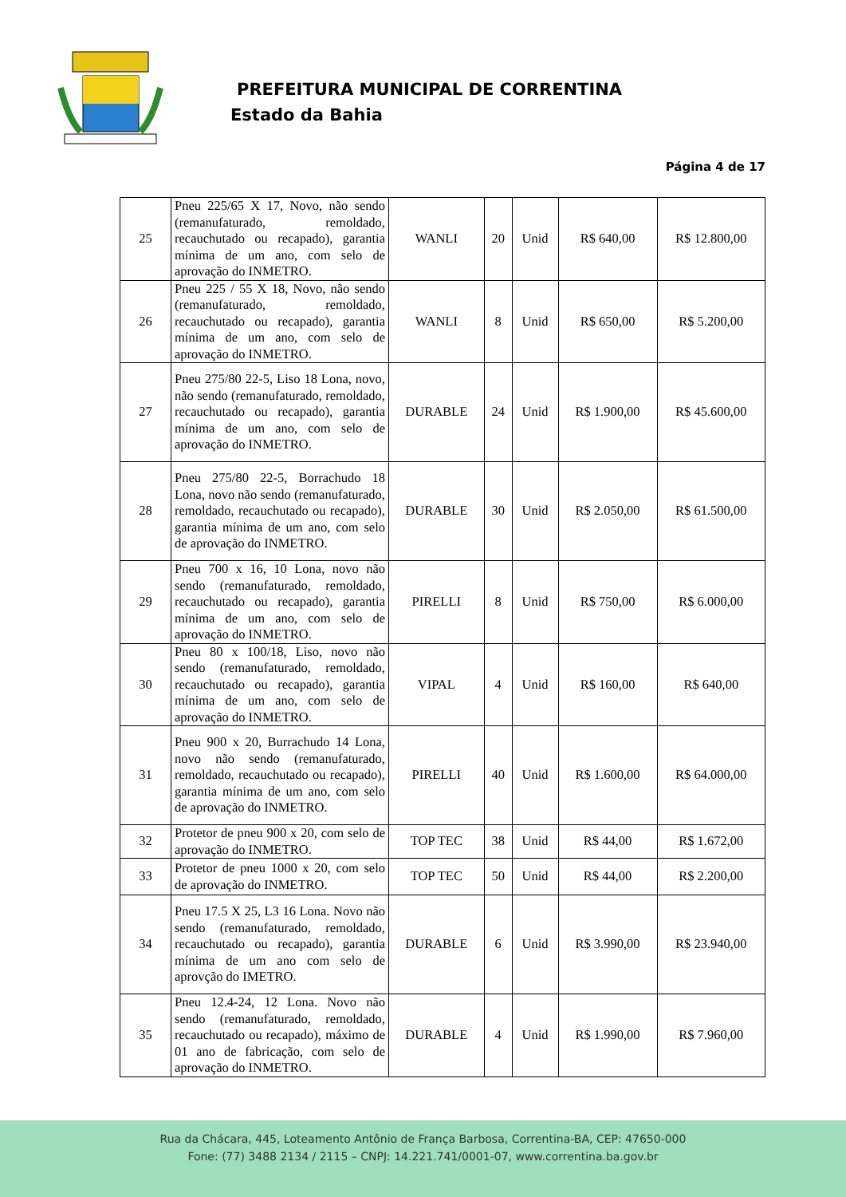PREFEITURA MUNICIPAL DE CORRENTINA
Estado da Bahia
Página 4 de 17
| 25 | Pneu 225/65 X 17, Novo, não sendo (remanufaturado, remoldado, recauchutado ou recapado), garantia mínima de um ano, com selo de aprovação do INMETRO. | WANLI | 20 | Unid | R$ 640,00 | R$ 12.800,00 |
| 26 | Pneu 225 / 55 X 18, Novo, não sendo (remanufaturado, remoldado, recauchutado ou recapado), garantia mínima de um ano, com selo de aprovação do INMETRO. | WANLI | 8 | Unid | R$ 650,00 | R$ 5.200,00 |
| 27 | Pneu 275/80 22-5, Liso 18 Lona, novo, não sendo (remanufaturado, remoldado, recauchutado ou recapado), garantia mínima de um ano, com selo de aprovação do INMETRO. | DURABLE | 24 | Unid | R$ 1.900,00 | R$ 45.600,00 |
| 28 | Pneu 275/80 22-5, Borrachudo 18 Lona, novo não sendo (remanufaturado, remoldado, recauchutado ou recapado), garantia mínima de um ano, com selo de aprovação do INMETRO. | DURABLE | 30 | Unid | R$ 2.050,00 | R$ 61.500,00 |
| 29 | Pneu 700 x 16, 10 Lona, novo não sendo (remanufaturado, remoldado, recauchutado ou recapado), garantia mínima de um ano, com selo de aprovação do INMETRO. | PIRELLI | 8 | Unid | R$ 750,00 | R$ 6.000,00 |
| 30 | Pneu 80 x 100/18, Liso, novo não sendo (remanufaturado, remoldado, recauchutado ou recapado), garantia mínima de um ano, com selo de aprovação do INMETRO. | VIPAL | 4 | Unid | R$ 160,00 | R$ 640,00 |
| 31 | Pneu 900 x 20, Burrachudo 14 Lona, novo não sendo (remanufaturado, remoldado, recauchutado ou recapado), garantia mínima de um ano, com selo de aprovação do INMETRO. | PIRELLI | 40 | Unid | R$ 1.600,00 | R$ 64.000,00 |
| 32 | Protetor de pneu 900 x 20, com selo de aprovação do INMETRO. | TOP TEC | 38 | Unid | R$ 44,00 | R$ 1.672,00 |
| 33 | Protetor de pneu 1000 x 20, com selo de aprovação do INMETRO. | TOP TEC | 50 | Unid | R$ 44,00 | R$ 2.200,00 |
| 34 | Pneu 17.5 X 25, L3 16 Lona. Novo não sendo (remanufaturado, remoldado, recauchutado ou recapado), garantia mínima de um ano com selo de aprovção do IMETRO. | DURABLE | 6 | Unid | R$ 3.990,00 | R$ 23.940,00 |
| 35 | Pneu 12.4-24, 12 Lona. Novo não sendo (remanufaturado, remoldado, recauchutado ou recapado), máximo de 01 ano de fabricação, com selo de aprovação do INMETRO. | DURABLE | 4 | Unid | R$ 1.990,00 | R$ 7.960,00 |
Rua da Chácara, 445, Loteamento Antônio de França Barbosa, Correntina-BA, CEP: 47650-000
Fone: (77) 3488 2134 / 2115 – CNPJ: 14.221.741/0001-07, www.correntina.ba.gov.br